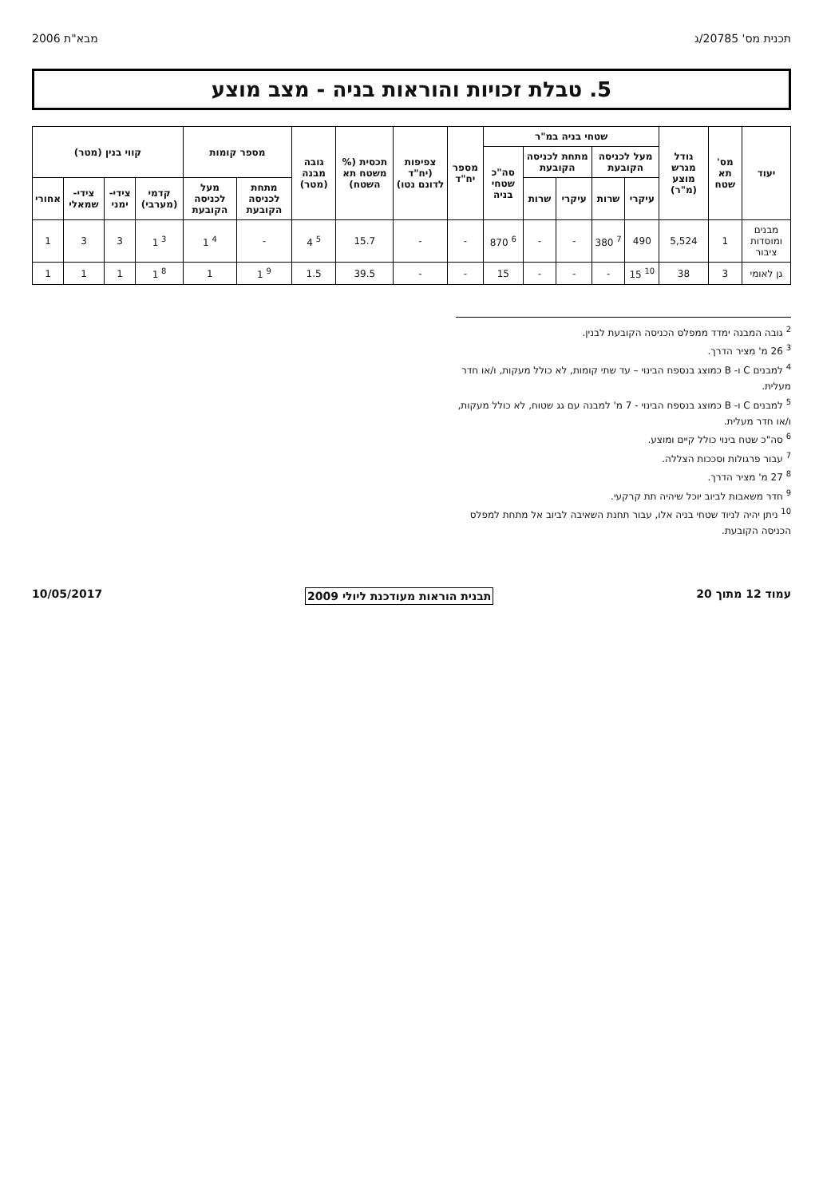תכנית מס' 20785/ג מבא"ת 2006
5. טבלת זכויות והוראות בניה - מצב מוצע
| יעוד | מס' תא שטח | גודל מגרש מוצע (מ"ר) | שטחי בניה במ"ר | | | | | מספר יח"ד | צפיפות (יח"ד לדונם נטו) | תכסית (% משטח תא השטח) | גובה מבנה (מטר) | מספר קומות | | קווי בנין (מטר) | | | |
| --- | --- | --- | --- | --- | --- | --- | --- | --- | --- | --- | --- | --- | --- | --- | --- | --- | --- |
| | | | מעל לכניסה הקובעת | | מתחת לכניסה הקובעת | | סה"כ שטחי בניה | | | | | | | | | | |
| | | | עיקרי | שרות | עיקרי | שרות | | | | | | מתחת לכניסה הקובעת | מעל לכניסה הקובעת | קדמי (מערבי) | צידי- ימני | צידי- שמאלי | אחורי |
| מבנים ומוסדות ציבור | 1 | 5,524 | 490 | <sup>7</sup> 380 | - | - | <sup>6</sup> 870 | - | - | 15.7 | <sup>5</sup> 4 | - | <sup>4</sup> 1 | <sup>3</sup> 1 | 3 | 3 | 1 |
| גן לאומי | 3 | 38 | <sup>10</sup> 15 | - | - | - | 15 | - | - | 39.5 | 1.5 | <sup>9</sup> 1 | 1 | <sup>8</sup> 1 | 1 | 1 | 1 |
<sup>2</sup> גובה המבנה ימדד ממפלס הכניסה הקובעת לבנין.
<sup>3</sup> 26 מ' מציר הדרך.
<sup>4</sup> למבנים C ו- B כמוצג בנספח הבינוי – עד שתי קומות, לא כולל מעקות, ו/או חדר מעלית.
<sup>5</sup> למבנים C ו- B כמוצג בנספח הבינוי - 7 מ' למבנה עם גג שטוח, לא כולל מעקות, ו/או חדר מעלית.
<sup>6</sup> סה"כ שטח בינוי כולל קיים ומוצע.
<sup>7</sup> עבור פרגולות וסככות הצללה.
<sup>8</sup> 27 מ' מציר הדרך.
<sup>9</sup> חדר משאבות לביוב יוכל שיהיה תת קרקעי.
<sup>10</sup> ניתן יהיה לניוד שטחי בניה אלו, עבור תחנת השאיבה לביוב אל מתחת למפלס הכניסה הקובעת.
עמוד 12 מתוך 20 תבנית הוראות מעודכנת ליולי 2009 10/05/2017